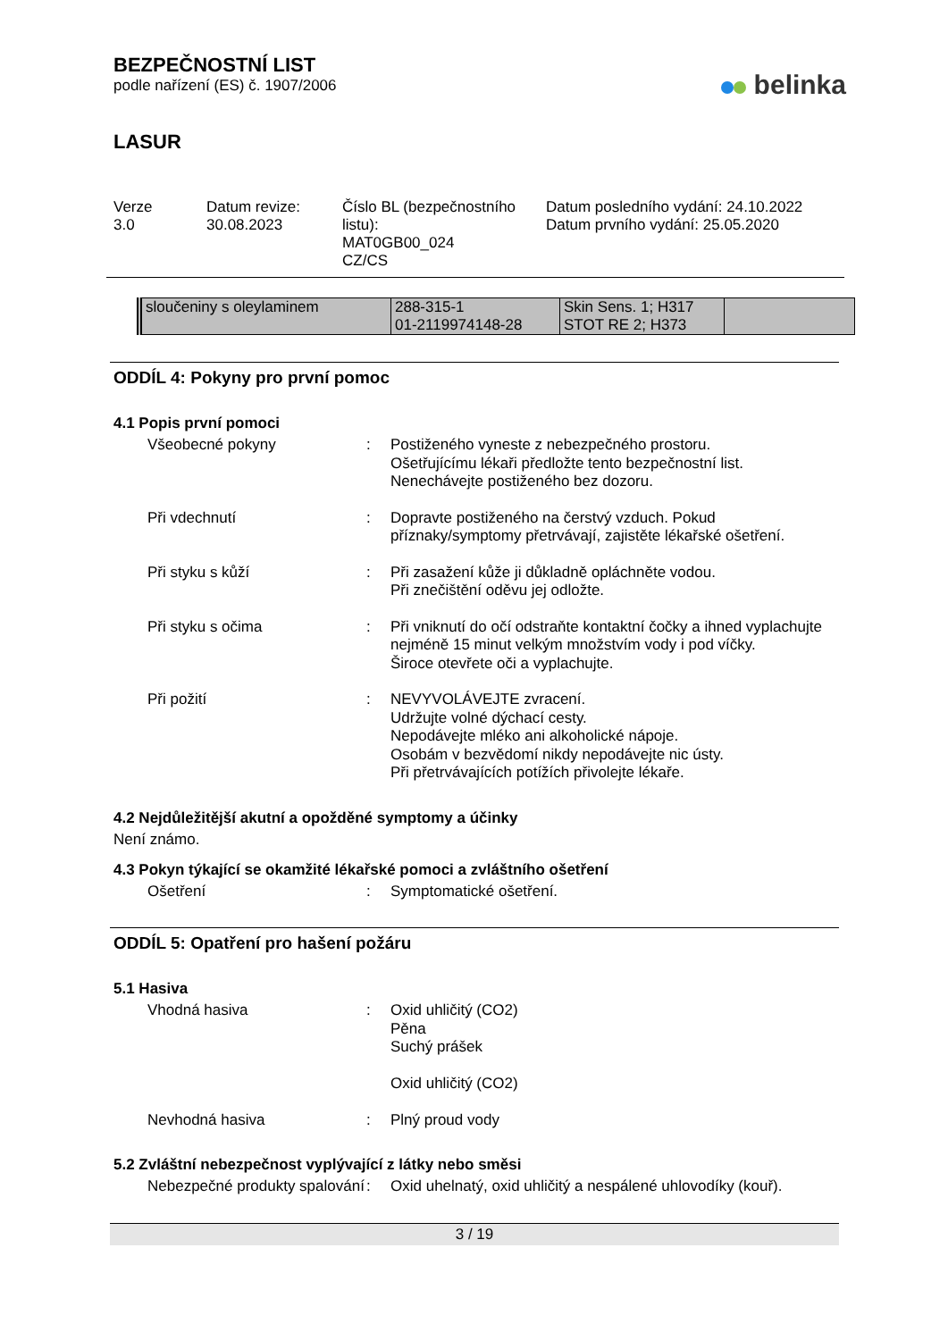BEZPEČNOSTNÍ LIST
podle nařízení (ES) č. 1907/2006
belinka
LASUR
Verze
3.0
Datum revize:
30.08.2023
Číslo BL (bezpečnostního listu):
MAT0GB00_024
CZ/CS
Datum posledního vydání: 24.10.2022
Datum prvního vydání: 25.05.2020
| sloučeniny s oleylaminem | 288-315-1 01-2119974148-28 | Skin Sens. 1; H317 STOT RE 2; H373 | |
ODDÍL 4: Pokyny pro první pomoc
4.1 Popis první pomoci
Všeobecné pokyny : Postiženého vyneste z nebezpečného prostoru.
Ošetřujícímu lékaři předložte tento bezpečnostní list.
Nenechávejte postiženého bez dozoru.
Při vdechnutí : Dopravte postiženého na čerstvý vzduch. Pokud příznaky/symptomy přetrvávají, zajistěte lékařské ošetření.
Při styku s kůží : Při zasažení kůže ji důkladně opláchněte vodou.
Při znečištění oděvu jej odložte.
Při styku s očima : Při vniknutí do očí odstraňte kontaktní čočky a ihned vyplachujte nejméně 15 minut velkým množstvím vody i pod víčky.
Široce otevřete oči a vyplachujte.
Při požití : NEVYVOLÁVEJTE zvracení.
Udržujte volné dýchací cesty.
Nepodávejte mléko ani alkoholické nápoje.
Osobám v bezvědomí nikdy nepodávejte nic ústy.
Při přetrvávajících potížích přivolejte lékaře.
4.2 Nejdůležitější akutní a opožděné symptomy a účinky
Není známo.
4.3 Pokyn týkající se okamžité lékařské pomoci a zvláštního ošetření
Ošetření : Symptomatické ošetření.
ODDÍL 5: Opatření pro hašení požáru
5.1 Hasiva
Vhodná hasiva : Oxid uhličitý (CO2)
Pěna
Suchý prášek
Oxid uhličitý (CO2)
Nevhodná hasiva : Plný proud vody
5.2 Zvláštní nebezpečnost vyplývající z látky nebo směsi
Nebezpečné produkty spalování
: Oxid uhelnatý, oxid uhličitý a nespálené uhlovodíky (kouř).
3 / 19